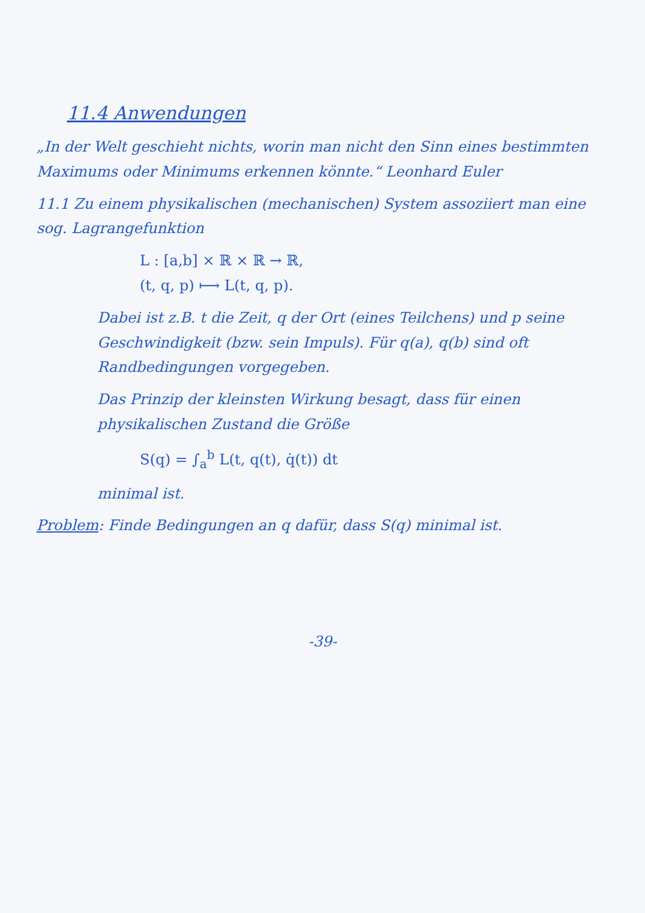11.4 Anwendungen
„In der Welt geschieht nichts, worin man nicht den Sinn eines bestimmten Maximums oder Minimums erkennen könnte.“ Leonhard Euler
11.1 Zu einem physikalischen (mechanischen) System assoziiert man eine sog. Lagrangefunktion
L : [a,b] × ℝ × ℝ → ℝ,
(t, q, p) ⟼ L(t, q, p).
Dabei ist z.B. t die Zeit, q der Ort (eines Teilchens) und p seine Geschwindigkeit (bzw. sein Impuls). Für q(a), q(b) sind oft Randbedingungen vorgegeben.
Das Prinzip der kleinsten Wirkung besagt, dass für einen physikalischen Zustand die Größe
S(q) = ∫<sub>a</sub><sup>b</sup> L(t, q(t), q̇(t)) dt
minimal ist.
Problem: Finde Bedingungen an q dafür, dass S(q) minimal ist.
-39-